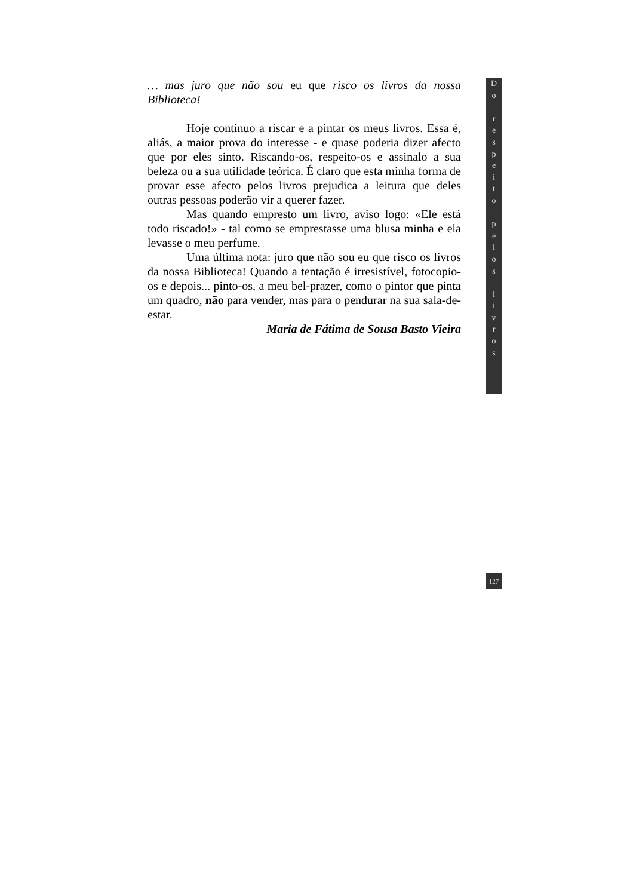… mas juro que não sou eu que risco os livros da nossa Biblioteca!
Hoje continuo a riscar e a pintar os meus livros. Essa é, aliás, a maior prova do interesse - e quase poderia dizer afecto que por eles sinto. Riscando-os, respeito-os e assinalo a sua beleza ou a sua utilidade teórica. É claro que esta minha forma de provar esse afecto pelos livros prejudica a leitura que deles outras pessoas poderão vir a querer fazer.
Mas quando empresto um livro, aviso logo: «Ele está todo riscado!» - tal como se emprestasse uma blusa minha e ela levasse o meu perfume.
Uma última nota: juro que não sou eu que risco os livros da nossa Biblioteca! Quando a tentação é irresistível, fotocopio-os e depois... pinto-os, a meu bel-prazer, como o pintor que pinta um quadro, não para vender, mas para o pendurar na sua sala-de-estar.
Maria de Fátima de Sousa Basto Vieira
D
o
r
e
s
p
e
i
t
o
p
e
l
o
s
l
i
v
r
o
s
127